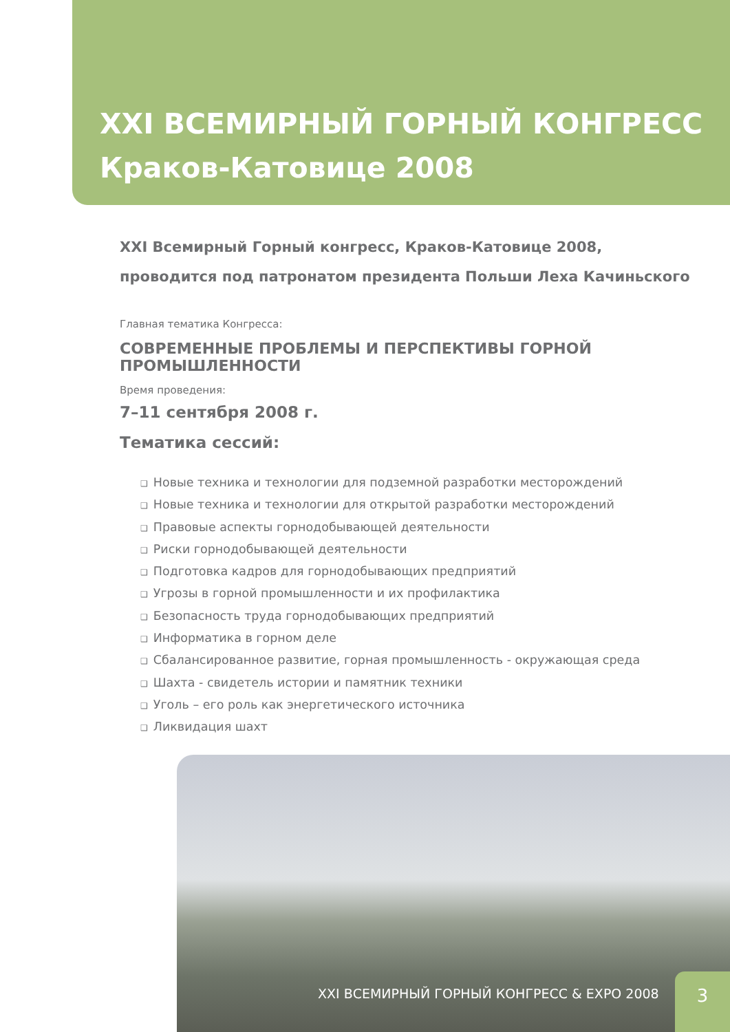XXI ВСЕМИРНЫЙ ГОРНЫЙ КОНГРЕСС
Краков-Катовице 2008
XXI Всемирный Горный конгресс, Краков-Катовице 2008,
проводится под патронатом президента Польши Леха Качиньского
Главная тематика Конгресса:
СОВРЕМЕННЫЕ ПРОБЛЕМЫ И ПЕРСПЕКТИВЫ ГОРНОЙ ПРОМЫШЛЕННОСТИ
Время проведения:
7–11 сентября 2008 г.
Тематика сессий:
❑ Новые техника и технологии для подземной разработки месторождений
❑ Новые техника и технологии для открытой разработки месторождений
❑ Правовые аспекты горнодобывающей деятельности
❑ Риски горнодобывающей деятельности
❑ Подготовка кадров для горнодобывающих предприятий
❑ Угрозы в горной промышленности и их профилактика
❑ Безопасность труда горнодобывающих предприятий
❑ Информатика в горном деле
❑ Сбалансированное развитие, горная промышленность - окружающая среда
❑ Шахта - свидетель истории и памятник техники
❑ Уголь – его роль как энергетического источника
❑ Ликвидация шахт
XXI ВСЕМИРНЫЙ ГОРНЫЙ КОНГРЕСС & EXPO 2008
3